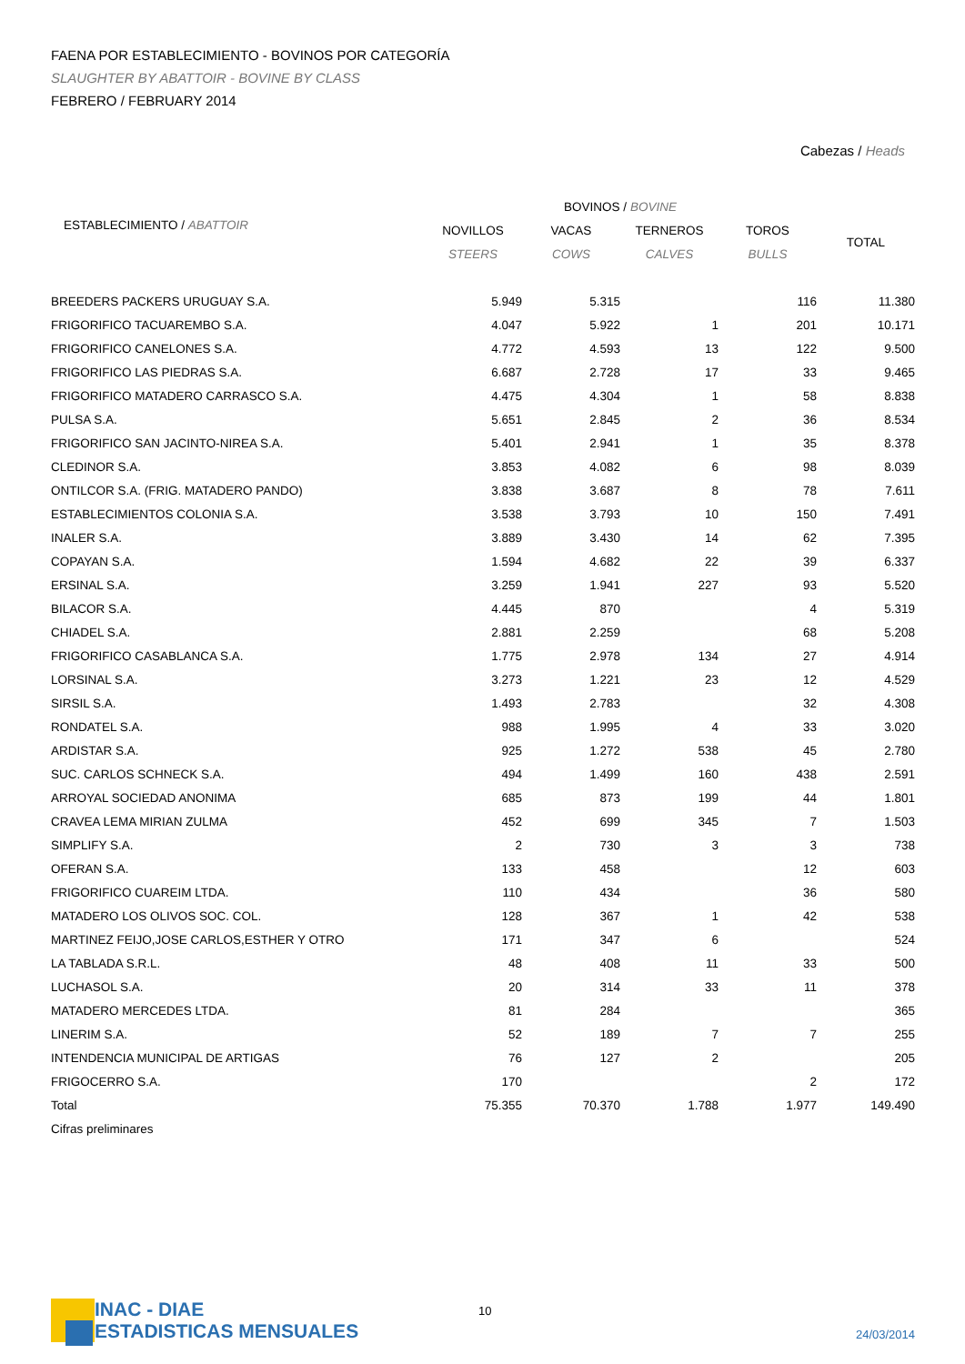FAENA POR ESTABLECIMIENTO - BOVINOS POR CATEGORÍA
SLAUGHTER BY ABATTOIR - BOVINE BY CLASS
FEBRERO / FEBRUARY 2014
Cabezas / Heads
| | BOVINOS / BOVINE | | | | |
| --- | --- | --- | --- | --- | --- |
| ESTABLECIMIENTO / ABATTOIR | NOVILLOS | VACAS | TERNEROS | TOROS | TOTAL |
| | STEERS | COWS | CALVES | BULLS | |
| BREEDERS PACKERS URUGUAY S.A. | 5.949 | 5.315 | | 116 | 11.380 |
| FRIGORIFICO TACUAREMBO S.A. | 4.047 | 5.922 | 1 | 201 | 10.171 |
| FRIGORIFICO CANELONES S.A. | 4.772 | 4.593 | 13 | 122 | 9.500 |
| FRIGORIFICO LAS PIEDRAS S.A. | 6.687 | 2.728 | 17 | 33 | 9.465 |
| FRIGORIFICO MATADERO CARRASCO S.A. | 4.475 | 4.304 | 1 | 58 | 8.838 |
| PULSA S.A. | 5.651 | 2.845 | 2 | 36 | 8.534 |
| FRIGORIFICO SAN JACINTO-NIREA S.A. | 5.401 | 2.941 | 1 | 35 | 8.378 |
| CLEDINOR S.A. | 3.853 | 4.082 | 6 | 98 | 8.039 |
| ONTILCOR S.A. (FRIG. MATADERO PANDO) | 3.838 | 3.687 | 8 | 78 | 7.611 |
| ESTABLECIMIENTOS COLONIA S.A. | 3.538 | 3.793 | 10 | 150 | 7.491 |
| INALER S.A. | 3.889 | 3.430 | 14 | 62 | 7.395 |
| COPAYAN S.A. | 1.594 | 4.682 | 22 | 39 | 6.337 |
| ERSINAL S.A. | 3.259 | 1.941 | 227 | 93 | 5.520 |
| BILACOR S.A. | 4.445 | 870 | | 4 | 5.319 |
| CHIADEL S.A. | 2.881 | 2.259 | | 68 | 5.208 |
| FRIGORIFICO CASABLANCA S.A. | 1.775 | 2.978 | 134 | 27 | 4.914 |
| LORSINAL S.A. | 3.273 | 1.221 | 23 | 12 | 4.529 |
| SIRSIL S.A. | 1.493 | 2.783 | | 32 | 4.308 |
| RONDATEL S.A. | 988 | 1.995 | 4 | 33 | 3.020 |
| ARDISTAR S.A. | 925 | 1.272 | 538 | 45 | 2.780 |
| SUC. CARLOS SCHNECK S.A. | 494 | 1.499 | 160 | 438 | 2.591 |
| ARROYAL SOCIEDAD ANONIMA | 685 | 873 | 199 | 44 | 1.801 |
| CRAVEA LEMA MIRIAN ZULMA | 452 | 699 | 345 | 7 | 1.503 |
| SIMPLIFY S.A. | 2 | 730 | 3 | 3 | 738 |
| OFERAN S.A. | 133 | 458 | | 12 | 603 |
| FRIGORIFICO CUAREIM LTDA. | 110 | 434 | | 36 | 580 |
| MATADERO LOS OLIVOS SOC. COL. | 128 | 367 | 1 | 42 | 538 |
| MARTINEZ FEIJO,JOSE CARLOS,ESTHER Y OTRO | 171 | 347 | 6 | | 524 |
| LA TABLADA S.R.L. | 48 | 408 | 11 | 33 | 500 |
| LUCHASOL S.A. | 20 | 314 | 33 | 11 | 378 |
| MATADERO MERCEDES LTDA. | 81 | 284 | | | 365 |
| LINERIM S.A. | 52 | 189 | 7 | 7 | 255 |
| INTENDENCIA MUNICIPAL DE ARTIGAS | 76 | 127 | 2 | | 205 |
| FRIGOCERRO S.A. | 170 | | | 2 | 172 |
| Total | 75.355 | 70.370 | 1.788 | 1.977 | 149.490 |
| Cifras preliminares | | | | | |
INAC - DIAE
ESTADISTICAS MENSUALES
10
24/03/2014